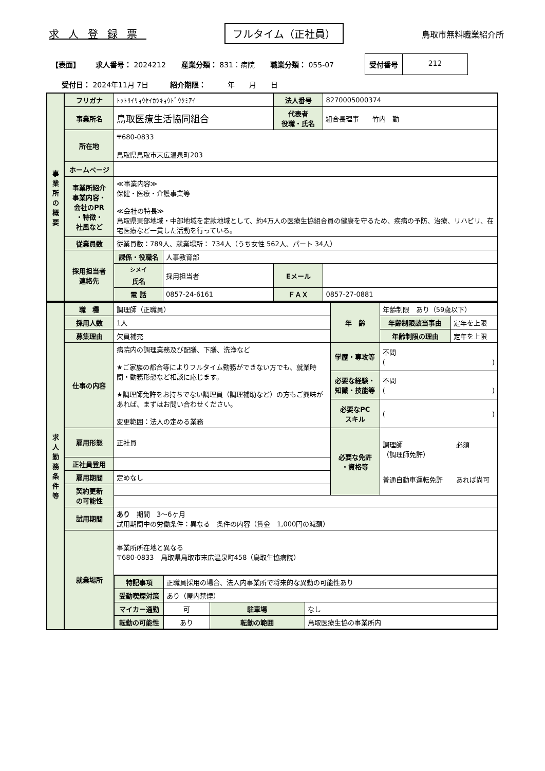求人登録票 フルタイム（正社員） 鳥取市無料職業紹介所
【表面】 求人番号： 2024212 産業分類： 831：病院 職業分類： 055-07
受付番号 212
受付日： 2024年11月 7日　　　紹介期限：　　　年　　月　　日
| 事 業 所 の 概 要 | フリガナ | ﾄｯﾄﾘｲﾘｮｳｾｲｶﾂｷｮｳﾄﾞｳｸﾐｱｲ | | 法人番号 | 8270005000374 |
| | 事業所名 | 鳥取医療生活協同組合 | | 代表者 役職・氏名 | 組合長理事 竹内 勤 |
| | 所在地 | 〒680-0833 鳥取県鳥取市末広温泉町203 | | | |
| | ホームページ | | | | |
| | 事業所紹介 事業内容・ 会社のPR ・特徴・ 社風など | ≪事業内容≫ 保健・医療・介護事業等 ≪会社の特長≫ 鳥取県東部地域・中部地域を定款地域として、約4万人の医療生協組合員の健康を守るため、疾病の予防、治療、リハビリ、在宅医療など一貫した活動を行っている。 | | | |
| | 従業員数 | 従業員数：789人、就業場所： 734人（うち女性 562人、パート 34人） | | | |
| | 採用担当者 連絡先 | 課係・役職名 | 人事教育部 | | |
| | | <sup>シメイ</sup> 氏名 | 採用担当者 | Eメール | |
| | | 電 話 | 0857-24-6161 | ＦＡＸ | 0857-27-0881 |
| 求 人 勤 務 条 件 等 | 職 種 | 調理師（正職員） | 年 齢 | 年齢制限 あり（59歳以下） | |
| | 採用人数 | 1人 | | 年齢制限該当事由 | 定年を上限 |
| | 募集理由 | 欠員補充 | | 年齢制限の理由 | 定年を上限 |
| | 仕事の内容 | 病院内の調理業務及び配膳、下膳、洗浄など ★ご家族の都合等によりフルタイム勤務ができない方でも、就業時間・勤務形態など相談に応じます。 ★調理師免許をお持ちでない調理員（調理補助など）の方もご興味があれば、まずはお問い合わせください。 変更範囲：法人の定める業務 | 学歴・専攻等 | 不問 ( ) | |
| | | | 必要な経験・知識・技能等 | 不問 ( ) | |
| | | | 必要なPC スキル | ( ) | |
| | 雇用形態 | 正社員 | 必要な免許 ・資格等 | 調理師 必須 （調理師免許） 普通自動車運転免許 あれば尚可 | |
| | 正社員登用 | | | | |
| | 雇用期間 | 定めなし | | | |
| | 契約更新 の可能性 | | | | |
| | 試用期間 | あり 期間 3〜6ヶ月 試用期間中の労働条件：異なる 条件の内容（賃金 1,000円の減額） | | | |
| | 就業場所 | 事業所所在地と異なる 〒680-0833 鳥取県鳥取市末広温泉町458（鳥取生協病院） | | | |
| | | / 特記事項 / 正職員採用の場合、法人内事業所で将来的な異動の可能性あり / / / / 受動喫煙対策 / あり（屋内禁煙） / / / / マイカー通勤 / 可 / 駐車場 / なし / / 転勤の可能性 / あり / 転勤の範囲 / 鳥取医療生協の事業所内 / | | | |